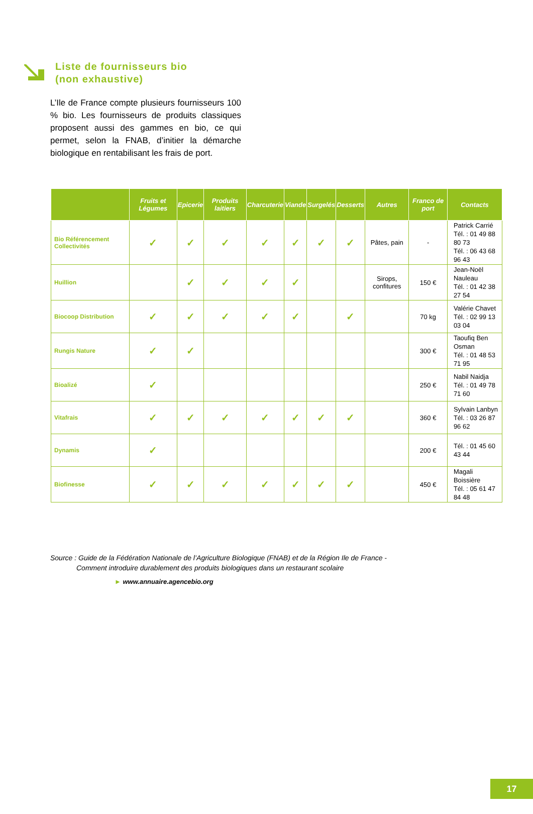Liste de fournisseurs bio
(non exhaustive)
L’Ile de France compte plusieurs fournisseurs 100 % bio. Les fournisseurs de produits classiques proposent aussi des gammes en bio, ce qui permet, selon la FNAB, d’initier la démarche biologique en rentabilisant les frais de port.
| | Fruits et Légumes | Epicerie | Produits laitiers | Charcuterie | Viande | Surgelés | Desserts | Autres | Franco de port | Contacts |
| --- | --- | --- | --- | --- | --- | --- | --- | --- | --- | --- |
| Bio Référencement Collectivités | ✓ | ✓ | ✓ | ✓ | ✓ | ✓ | ✓ | Pâtes, pain | - | Patrick Carrié Tél. : 01 49 88 80 73 Tél. : 06 43 68 96 43 |
| Huillion | | ✓ | ✓ | ✓ | ✓ | | | Sirops, confitures | 150 € | Jean-Noël Nauleau Tél. : 01 42 38 27 54 |
| Biocoop Distribution | ✓ | ✓ | ✓ | ✓ | ✓ | | ✓ | | 70 kg | Valérie Chavet Tél. : 02 99 13 03 04 |
| Rungis Nature | ✓ | ✓ | | | | | | | 300 € | Taoufiq Ben Osman Tél. : 01 48 53 71 95 |
| Bioalizé | ✓ | | | | | | | | 250 € | Nabil Naidja Tél. : 01 49 78 71 60 |
| Vitafrais | ✓ | ✓ | ✓ | ✓ | ✓ | ✓ | ✓ | | 360 € | Sylvain Lanbyn Tél. : 03 26 87 96 62 |
| Dynamis | ✓ | | | | | | | | 200 € | Tél. : 01 45 60 43 44 |
| Biofinesse | ✓ | ✓ | ✓ | ✓ | ✓ | ✓ | ✓ | | 450 € | Magali Boissière Tél. : 05 61 47 84 48 |
Source : Guide de la Fédération Nationale de l’Agriculture Biologique (FNAB) et de la Région Ile de France -
Comment introduire durablement des produits biologiques dans un restaurant scolaire
► www.annuaire.agencebio.org
17